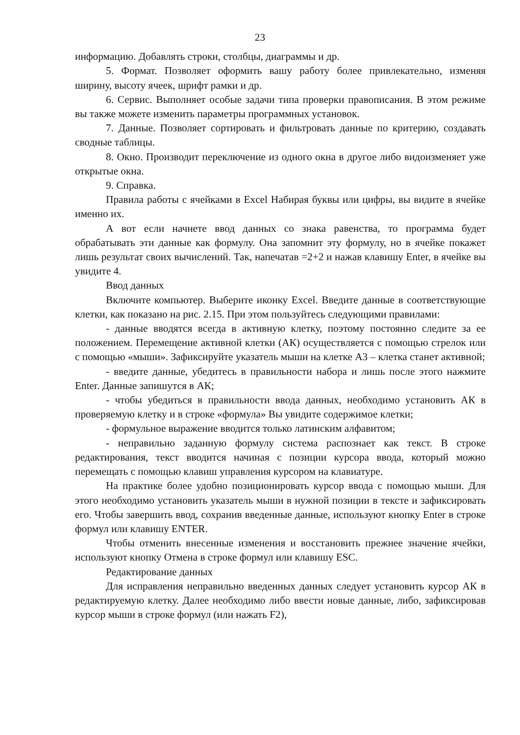23
информацию. Добавлять строки, столбцы, диаграммы и др.
5. Формат. Позволяет оформить вашу работу более привлекательно, изменяя ширину, высоту ячеек, шрифт рамки и др.
6. Сервис. Выполняет особые задачи типа проверки правописания. В этом режиме вы также можете изменить параметры программных установок.
7. Данные. Позволяет сортировать и фильтровать данные по критерию, создавать сводные таблицы.
8. Окно. Производит переключение из одного окна в другое либо видоизменяет уже открытые окна.
9. Справка.
Правила работы с ячейками в Excel Набирая буквы или цифры, вы видите в ячейке именно их.
А вот если начнете ввод данных со знака равенства, то программа будет обрабатывать эти данные как формулу. Она запомнит эту формулу, но в ячейке покажет лишь результат своих вычислений. Так, напечатав =2+2 и нажав клавишу Enter, в ячейке вы увидите 4.
Ввод данных
Включите компьютер. Выберите иконку Excel. Введите данные в соответствующие клетки, как показано на рис. 2.15. При этом пользуйтесь следующими правилами:
- данные вводятся всегда в активную клетку, поэтому постоянно следите за ее положением. Перемещение активной клетки (АК) осуществляется с помощью стрелок или с помощью «мыши». Зафиксируйте указатель мыши на клетке А3 – клетка станет активной;
- введите данные, убедитесь в правильности набора и лишь после этого нажмите Enter. Данные запишутся в АК;
- чтобы убедиться в правильности ввода данных, необходимо установить АК в проверяемую клетку и в строке «формула» Вы увидите содержимое клетки;
- формульное выражение вводится только латинским алфавитом;
- неправильно заданную формулу система распознает как текст. В строке редактирования, текст вводится начиная с позиции курсора ввода, который можно перемещать с помощью клавиш управления курсором на клавиатуре.
На практике более удобно позиционировать курсор ввода с помощью мыши. Для этого необходимо установить указатель мыши в нужной позиции в тексте и зафиксировать его. Чтобы завершить ввод, сохранив введенные данные, используют кнопку Enter в строке формул или клавишу ENTER.
Чтобы отменить внесенные изменения и восстановить прежнее значение ячейки, используют кнопку Отмена в строке формул или клавишу ESC.
Редактирование данных
Для исправления неправильно введенных данных следует установить курсор АК в редактируемую клетку. Далее необходимо либо ввести новые данные, либо, зафиксировав курсор мыши в строке формул (или нажать F2),